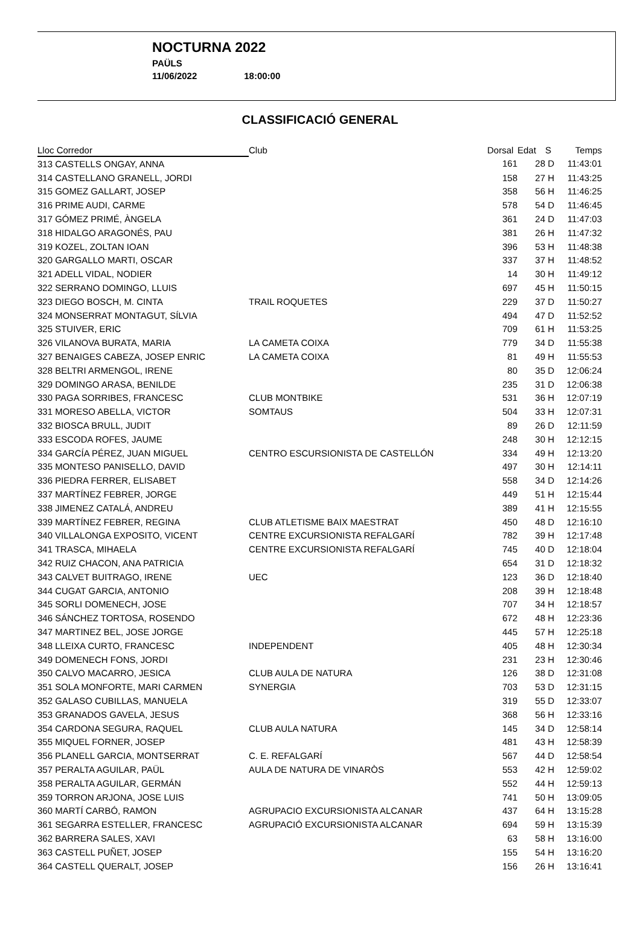NOCTURNA 2022
PAÜLS
11/06/2022 18:00:00
CLASSIFICACIÓ GENERAL
| Lloc Corredor | Club | Dorsal | Edat | S | Temps |
| --- | --- | --- | --- | --- | --- |
| 313 CASTELLS ONGAY, ANNA | | 161 | 28 | D | 11:43:01 |
| 314 CASTELLANO GRANELL, JORDI | | 158 | 27 | H | 11:43:25 |
| 315 GOMEZ GALLART, JOSEP | | 358 | 56 | H | 11:46:25 |
| 316 PRIME AUDI, CARME | | 578 | 54 | D | 11:46:45 |
| 317 GÓMEZ PRIMÉ, ÀNGELA | | 361 | 24 | D | 11:47:03 |
| 318 HIDALGO ARAGONÉS, PAU | | 381 | 26 | H | 11:47:32 |
| 319 KOZEL, ZOLTAN IOAN | | 396 | 53 | H | 11:48:38 |
| 320 GARGALLO MARTI, OSCAR | | 337 | 37 | H | 11:48:52 |
| 321 ADELL VIDAL, NODIER | | 14 | 30 | H | 11:49:12 |
| 322 SERRANO DOMINGO, LLUIS | | 697 | 45 | H | 11:50:15 |
| 323 DIEGO BOSCH, M. CINTA | TRAIL ROQUETES | 229 | 37 | D | 11:50:27 |
| 324 MONSERRAT MONTAGUT, SÍLVIA | | 494 | 47 | D | 11:52:52 |
| 325 STUIVER, ERIC | | 709 | 61 | H | 11:53:25 |
| 326 VILANOVA BURATA, MARIA | LA CAMETA COIXA | 779 | 34 | D | 11:55:38 |
| 327 BENAIGES CABEZA, JOSEP ENRIC | LA CAMETA COIXA | 81 | 49 | H | 11:55:53 |
| 328 BELTRI ARMENGOL, IRENE | | 80 | 35 | D | 12:06:24 |
| 329 DOMINGO ARASA, BENILDE | | 235 | 31 | D | 12:06:38 |
| 330 PAGA SORRIBES, FRANCESC | CLUB MONTBIKE | 531 | 36 | H | 12:07:19 |
| 331 MORESO ABELLA, VICTOR | SOMTAUS | 504 | 33 | H | 12:07:31 |
| 332 BIOSCA BRULL, JUDIT | | 89 | 26 | D | 12:11:59 |
| 333 ESCODA ROFES, JAUME | | 248 | 30 | H | 12:12:15 |
| 334 GARCÍA PÉREZ, JUAN MIGUEL | CENTRO ESCURSIONISTA DE CASTELLÓN | 334 | 49 | H | 12:13:20 |
| 335 MONTESO PANISELLO, DAVID | | 497 | 30 | H | 12:14:11 |
| 336 PIEDRA FERRER, ELISABET | | 558 | 34 | D | 12:14:26 |
| 337 MARTÍNEZ FEBRER, JORGE | | 449 | 51 | H | 12:15:44 |
| 338 JIMENEZ CATALÁ, ANDREU | | 389 | 41 | H | 12:15:55 |
| 339 MARTÍNEZ FEBRER, REGINA | CLUB ATLETISME BAIX MAESTRAT | 450 | 48 | D | 12:16:10 |
| 340 VILLALONGA EXPOSITO, VICENT | CENTRE EXCURSIONISTA REFALGARÍ | 782 | 39 | H | 12:17:48 |
| 341 TRASCA, MIHAELA | CENTRE EXCURSIONISTA REFALGARÍ | 745 | 40 | D | 12:18:04 |
| 342 RUIZ CHACON, ANA PATRICIA | | 654 | 31 | D | 12:18:32 |
| 343 CALVET BUITRAGO, IRENE | UEC | 123 | 36 | D | 12:18:40 |
| 344 CUGAT GARCIA, ANTONIO | | 208 | 39 | H | 12:18:48 |
| 345 SORLI DOMENECH, JOSE | | 707 | 34 | H | 12:18:57 |
| 346 SÁNCHEZ TORTOSA, ROSENDO | | 672 | 48 | H | 12:23:36 |
| 347 MARTINEZ BEL, JOSE JORGE | | 445 | 57 | H | 12:25:18 |
| 348 LLEIXA CURTO, FRANCESC | INDEPENDENT | 405 | 48 | H | 12:30:34 |
| 349 DOMENECH FONS, JORDI | | 231 | 23 | H | 12:30:46 |
| 350 CALVO MACARRO, JESICA | CLUB AULA DE NATURA | 126 | 38 | D | 12:31:08 |
| 351 SOLA MONFORTE, MARI CARMEN | SYNERGIA | 703 | 53 | D | 12:31:15 |
| 352 GALASO CUBILLAS, MANUELA | | 319 | 55 | D | 12:33:07 |
| 353 GRANADOS GAVELA, JESUS | | 368 | 56 | H | 12:33:16 |
| 354 CARDONA SEGURA, RAQUEL | CLUB AULA NATURA | 145 | 34 | D | 12:58:14 |
| 355 MIQUEL FORNER, JOSEP | | 481 | 43 | H | 12:58:39 |
| 356 PLANELL GARCIA, MONTSERRAT | C. E. REFALGARÍ | 567 | 44 | D | 12:58:54 |
| 357 PERALTA AGUILAR, PAÜL | AULA DE NATURA DE VINARÒS | 553 | 42 | H | 12:59:02 |
| 358 PERALTA AGUILAR, GERMÁN | | 552 | 44 | H | 12:59:13 |
| 359 TORRON ARJONA, JOSE LUIS | | 741 | 50 | H | 13:09:05 |
| 360 MARTÍ CARBÓ, RAMON | AGRUPACIO EXCURSIONISTA ALCANAR | 437 | 64 | H | 13:15:28 |
| 361 SEGARRA ESTELLER, FRANCESC | AGRUPACIÓ EXCURSIONISTA ALCANAR | 694 | 59 | H | 13:15:39 |
| 362 BARRERA SALES, XAVI | | 63 | 58 | H | 13:16:00 |
| 363 CASTELL PUÑET, JOSEP | | 155 | 54 | H | 13:16:20 |
| 364 CASTELL QUERALT, JOSEP | | 156 | 26 | H | 13:16:41 |